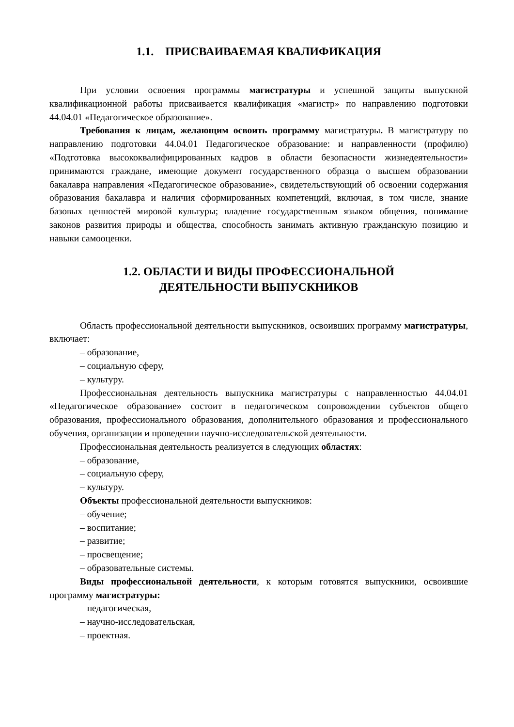1.1. ПРИСВАИВАЕМАЯ КВАЛИФИКАЦИЯ
При условии освоения программы магистратуры и успешной защиты выпускной квалификационной работы присваивается квалификация «магистр» по направлению подготовки 44.04.01 «Педагогическое образование».
Требования к лицам, желающим освоить программу магистратуры. В магистратуру по направлению подготовки 44.04.01 Педагогическое образование: и направленности (профилю) «Подготовка высококвалифицированных кадров в области безопасности жизнедеятельности» принимаются граждане, имеющие документ государственного образца о высшем образовании бакалавра направления «Педагогическое образование», свидетельствующий об освоении содержания образования бакалавра и наличия сформированных компетенций, включая, в том числе, знание базовых ценностей мировой культуры; владение государственным языком общения, понимание законов развития природы и общества, способность занимать активную гражданскую позицию и навыки самооценки.
1.2. ОБЛАСТИ И ВИДЫ ПРОФЕССИОНАЛЬНОЙ
ДЕЯТЕЛЬНОСТИ ВЫПУСКНИКОВ
Область профессиональной деятельности выпускников, освоивших программу магистратуры, включает:
– образование,
– социальную сферу,
– культуру.
Профессиональная деятельность выпускника магистратуры с направленностью 44.04.01 «Педагогическое образование» состоит в педагогическом сопровождении субъектов общего образования, профессионального образования, дополнительного образования и профессионального обучения, организации и проведении научно-исследовательской деятельности.
Профессиональная деятельность реализуется в следующих областях:
– образование,
– социальную сферу,
– культуру.
Объекты профессиональной деятельности выпускников:
– обучение;
– воспитание;
– развитие;
– просвещение;
– образовательные системы.
Виды профессиональной деятельности, к которым готовятся выпускники, освоившие программу магистратуры:
– педагогическая,
– научно-исследовательская,
– проектная.